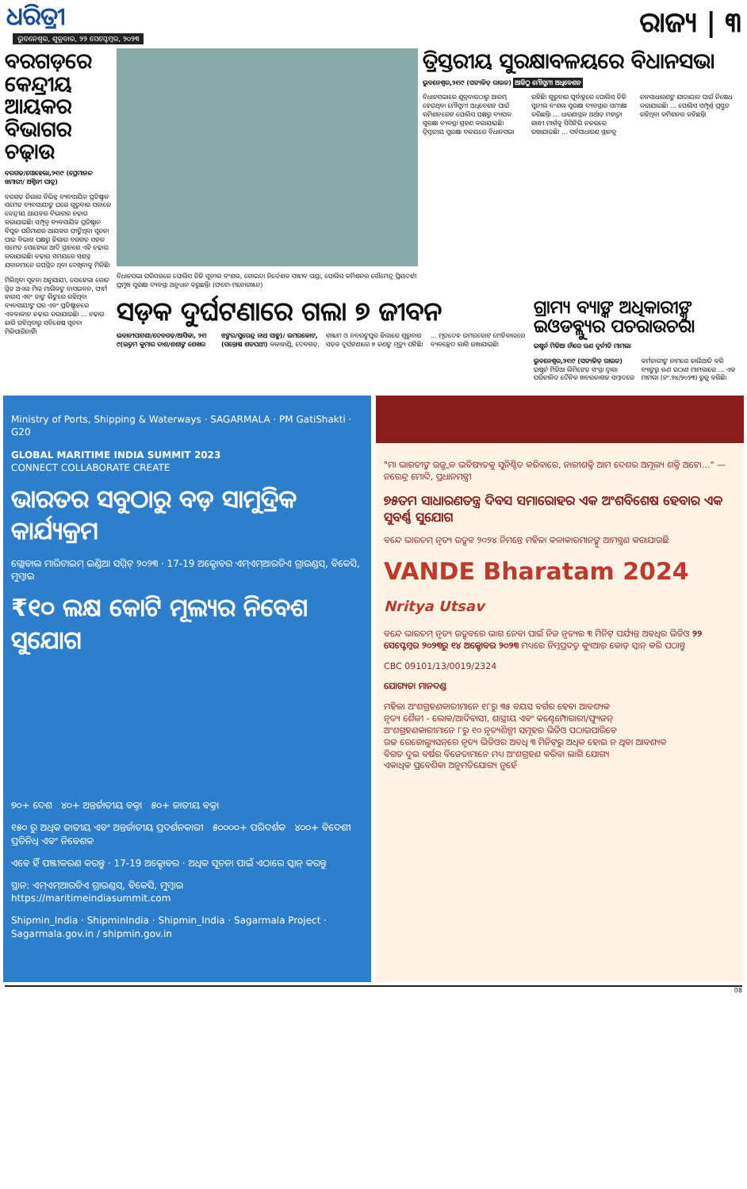ଧରିତ୍ରୀ
ଭୁବନେଶ୍ୱର, ଶୁକ୍ରବାର, ୨୨ ସେପ୍ଟେମ୍ବର, ୨୦୨୩
ରାଜ୍ୟ | ୩
ବରଗଡ଼ରେ କେନ୍ଦ୍ରୀୟ ଆୟକର ବିଭାଗର ଚଢ଼ାଉ
ବରଗଡ଼/ସୋହେଲା,୨୧।୯ (ପ୍ରେମାନନ୍ଦ ଖମାରୀ/ ଅଶ୍ୱିନୀ ପାତ୍ର)
ବରଗଡ଼ ଜିଲାର ବିଭିନ୍ନ ବ୍ୟବସାୟିକ ପ୍ରତିଷ୍ଠାନ ସମେତ ବ୍ୟବସାୟୀଙ୍କ ଘରେ ଗୁରୁବାର ସକାଳେ କେନ୍ଦ୍ରୀୟ ଆୟକର ବିଭାଗର ଚଢ଼ାଉ କରାଯାଇଛି। ସମ୍ପୃକ୍ତ ବ୍ୟବସାୟିକ ପ୍ରତିଷ୍ଠାନ ବିପୁଳ ପରିମାଣର ଆୟକର ଫାଙ୍କିଥିବା ସୂଚନା ପାଇ ବିଭାଗ ପକ୍ଷରୁ ଜିଲାର ବରଗଡ଼ ସହର ସମେତ ସୋହେଲା ଆଦି ସ୍ଥାନରେ ଏହି ଚଢ଼ାଉ କରାଯାଇଛି। ଚଢ଼ାଉ ସମୟରେ ସଶସ୍ତ୍ର ଯବାନମାନେ ଉପସ୍ଥିତ ଥିବା ଦେଖିବାକୁ ମିଳିଛି।
ମିଳିଥିବା ସୂଚନା ଅନୁଯାୟୀ, ସୋହେଲା ରୋଡ଼ ସ୍ଥିତ ଅଏଲ ମିଲ୍ ମାଲିକଙ୍କ ବାସଭବନ, ଫାର୍ମ ହାଉସ୍ ଏବଂ ତାଙ୍କ ଲିଙ୍କରେ ରହିଥିବା ବ୍ୟବସାୟୀଙ୍କ ଘର ଏବଂ ପ୍ରତିଷ୍ଠାନରେ ଏକକାଳୀନ ଚଢ଼ାଉ କରାଯାଇଛି। ... ଚଢ଼ାଉ ଜାରି ରହିଥିବାରୁ ସବିଶେଷ ସୂଚନା ମିଳିପାରିନାହିଁ।
ବିଧାନସଭା ପରିସରରେ ପୋଲିସ ଡିଜି ସୁନୀଲ ବଂଶଲ, ଗୋଇନ୍ଦା ନିର୍ଦ୍ଦେଶକ ସଞ୍ଜୀବ ପଣ୍ଡା, ପୋଲିସ କମିଶନର ସୌମେନ୍ଦ୍ର ପ୍ରିୟଦର୍ଶୀ ପ୍ରମୁଖ ସୁରକ୍ଷା ବ୍ୟବସ୍ଥା ଅନୁଧ୍ୟାନ କରୁଛନ୍ତି। (ଫଟୋ-ମନୋରଞ୍ଜନ)
ତ୍ରିସ୍ତରୀୟ ସୁରକ୍ଷାବଳୟରେ ବିଧାନସଭା
ଭୁବନେଶ୍ୱର,୨୧।୯ (ସତ୍ୟଜିତ୍ ରାଉତ) ଆଜିଠୁ ମୌସୁମୀ ଅଧିବେଶନ
ବିଧାନସଭାରେ ଶୁକ୍ରବାରଠାରୁ ଆରମ୍ଭ ହେଉଥିବା ମୌସୁମୀ ଅଧିବେଶନ ପାଇଁ କମିଶନରେଟ ପୋଲିସ ପକ୍ଷରୁ ବ୍ୟାପକ ସୁରକ୍ଷା ବ୍ୟବସ୍ଥା ଗ୍ରହଣ କରାଯାଇଛି। ତ୍ରିସ୍ତରୀୟ ସୁରକ୍ଷା ବଳୟରେ ବିଧାନସଭା ରହିଛି। ଗୁରୁବାର ପୂର୍ବାହ୍ନରେ ପୋଲିସ ଡିଜି ସୁନୀଲ ବଂଶଲ ସୁରକ୍ଷା ବ୍ୟବସ୍ଥାର ସମୀକ୍ଷା କରିଛନ୍ତି। ... ଧାରଣାସ୍ଥଳ ଅର୍ଥାତ୍ ମହାତ୍ମା ଗାନ୍ଧୀ ମାର୍ଗକୁ ସିସିଟିଭି ନଜରରେ ରଖାଯାଇଛି। ... ସର୍ବସାଧାରଣ ସ୍ଥାନକୁ ଜନସାଧାରଣଙ୍କ ଯାତାୟାତ ପାଇଁ ନିଷେଧ କରାଯାଇଛି। ... ପୋଲିସ ସମ୍ପୂର୍ଣ୍ଣ ପ୍ରସ୍ତୁତ ରହିଥିବା କମିଶନର କହିଛନ୍ତି।
ସଡ଼କ ଦୁର୍ଘଟଣାରେ ଗଲା ୭ ଜୀବନ
ଭବାନୀପାଟଣା/ଦେବଗଡ଼/ଆସିକା, ୨୧।୯(ଉତ୍ତମ କୁମାର ଦାଶ/ଶଶାଙ୍କ ଶେଖର ଝଙ୍କର/ସୁରେନ୍ଦ୍ର ନାଥ ସାହୁ)/ ଉମରକୋଟ,(ସନ୍ତୋଷ ଶତପଥୀ) କଳାହାଣ୍ଡି, ଦେବଗଡ଼, ଗଞ୍ଜାମ ଓ ନବରଙ୍ଗପୁର ଜିଲାରେ ଗୁରୁବାର ସଡ଼କ ଦୁର୍ଘଟଣାରେ ୭ ଜଣଙ୍କ ମୃତ୍ୟୁ ଘଟିଛି। ... ମୃତଦେହ ଉମରକୋଟ ମେଡିକାଲରେ ବ୍ୟବଚ୍ଛେଦ ଲାଗି ରଖାଯାଇଛି।
ଗ୍ରାମ୍ୟ ବ୍ୟାଙ୍କ ଅଧିକାରୀଙ୍କୁ ଇଓଡବ୍ଲ୍ୟୁର ପଚରାଉଚରା
ଇଷ୍ଟର୍ନ ମିଡିଆ ନାଁରେ ଋଣ ଦୁର୍ନୀତି ମାମଲା
ଭୁବନେଶ୍ୱର,୨୧।୯ (ସତ୍ୟଜିତ୍ ରାଉତ) ଇଷ୍ଟର୍ନ ମିଡିଆ ଲିମିଟେଡ୍ ସଂସ୍ଥା ଦ୍ୱାରା ପରିଚାଳିତ ଦୈନିକ ଖବରକାଗଜ ସମ୍ବାଦରେ କର୍ମଚାରୀଙ୍କ ନାମରେ ଜାଲିଆତି କରି ବ୍ୟାଙ୍କରୁ ଋଣ ଉଠାଣ ମାମଲାରେ ... ଏକ ମାମଲା (ନଂ.୨୪/୨୦୨୩) ରୁଜୁ କରିଛି।
Ministry of Ports, Shipping & Waterways · SAGARMALA · PM GatiShakti · G20
GLOBAL MARITIME INDIA SUMMIT 2023
CONNECT COLLABORATE CREATE
ଭାରତର ସବୁଠାରୁ ବଡ଼ ସାମୁଦ୍ରିକ କାର୍ଯ୍ୟକ୍ରମ
ଗ୍ଲୋବାଲ ମାରିଟାଇମ୍ ଇଣ୍ଡିଆ ସମ୍ମିଟ୍ ୨୦୨୩ · 17-19 ଅକ୍ଟୋବର ଏମ୍‌ଏମ୍‌ଆରଡିଏ ଗ୍ରାଉଣ୍ଡସ୍, ବିକେସି, ମୁମ୍ବାଇ
₹୧୦ ଲକ୍ଷ କୋଟି ମୂଲ୍ୟର ନିବେଶ ସୁଯୋଗ
୭୦+ ଦେଶ ୪୦+ ଅନ୍ତର୍ଜାତୀୟ ବକ୍ତା ୫୦+ ଜାତୀୟ ବକ୍ତା
୧୫୦ ରୁ ଅଧିକ ଜାତୀୟ ଏବଂ ଅନ୍ତର୍ଜାତୀୟ ପ୍ରଦର୍ଶନକାରୀ ୫୦୦୦୦+ ପରିଦର୍ଶକ ୪୦୦+ ବିଦେଶୀ ପ୍ରତିନିଧି ଏବଂ ନିବେଶକ
ଏବେ ହିଁ ପଞ୍ଜୀକରଣ କରନ୍ତୁ · 17-19 ଅକ୍ଟୋବର · ଅଧିକ ସୂଚନା ପାଇଁ ଏଠାରେ ସ୍କାନ୍ କରନ୍ତୁ
ସ୍ଥାନ: ଏମ୍‌ଏମ୍‌ଆରଡିଏ ଗ୍ରାଉଣ୍ଡସ୍, ବିକେସି, ମୁମ୍ବାଇ
https://maritimeindiasummit.com
Shipmin_India · ShipminIndia · Shipmin_India · Sagarmala Project · Sagarmala.gov.in / shipmin.gov.in
"ମା ଭାରତୀଙ୍କ ଉଜ୍ଜ୍ୱଳ ଭବିଷ୍ୟତକୁ ସୁନିଶ୍ଚିତ କରିବାରେ, ନାରୀଶକ୍ତି ଆମ ଦେଶର ଅମୂଲ୍ୟ ଶକ୍ତି ଅଟେ।..." — ନରେନ୍ଦ୍ର ମୋଦି, ପ୍ରଧାନମନ୍ତ୍ରୀ
୭୫ତମ ସାଧାରଣତନ୍ତ୍ର ଦିବସ ସମାରୋହର ଏକ ଅଂଶବିଶେଷ ହେବାର ଏକ ସୁବର୍ଣ୍ଣ ସୁଯୋଗ
ବନ୍ଦେ ଭାରତମ୍ ନୃତ୍ୟ ଉତ୍ସବ ୨୦୨୪ ନିମନ୍ତେ ମହିଳା କଳାକାରମାନଙ୍କୁ ଆମନ୍ତ୍ରଣ କରାଯାଉଛି
VANDE Bharatam 2024
Nritya Utsav
ବନ୍ଦେ ଭାରତମ୍ ନୃତ୍ୟ ଉତ୍ସବରେ ଭାଗ ନେବା ପାଇଁ ନିଜ ନୃତ୍ୟର ୩ ମିନିଟ୍ ପର୍ଯ୍ୟନ୍ତ ଅବଧିର ଭିଡିଓ ୨୨ ସେପ୍ଟେମ୍ବର ୨୦୨୩ରୁ ୧୪ ଅକ୍ଟୋବର ୨୦୨୩ ମଧ୍ୟରେ ନିମ୍ନପ୍ରଦତ୍ତ କ୍ୟୁଆର୍ କୋଡ୍ ସ୍କାନ୍ କରି ପଠାନ୍ତୁ
CBC 09101/13/0019/2324
ଯୋଗ୍ୟତା ମାନଦଣ୍ଡ
ମହିଳା ଅଂଶଗ୍ରହଣକାରୀମାନେ ୧୮ରୁ ୩୫ ବୟସ ବର୍ଗର ହେବା ଆବଶ୍ୟକ
ନୃତ୍ୟ ଶୈଳୀ - ଲୋକ/ଆଦିବାସୀ, ଶାସ୍ତ୍ରୀୟ ଏବଂ କଣ୍ଟେମ୍ପୋରାରୀ/ଫ୍ୟୁଜନ୍
ଅଂଶଗ୍ରହଣକାରୀମାନେ ୮ରୁ ୧୦ ନୃତ୍ୟଶିଳ୍ପୀ ସମୂହର ଭିଡିଓ ପଠାଇପାରିବେ
ଉଚ୍ଚ ରେଜୋଲ୍ୟୁସନ୍‌ରେ ନୃତ୍ୟ ଭିଡିଓର ଅବଧି ୩ ମିନିଟ୍‌ରୁ ଅଧିକ ହୋଇ ନ ଥିବା ଆବଶ୍ୟକ
ବିଗତ ଦୁଇ ବର୍ଷର ବିଜେତାମାନେ ମଧ୍ୟ ଅଂଶଗ୍ରହଣ କରିବା ଲାଗି ଯୋଗ୍ୟ
ଏକାଧିକ ପ୍ରବେଶିକା ଅନୁମତିଯୋଗ୍ୟ ନୁହେଁ
08